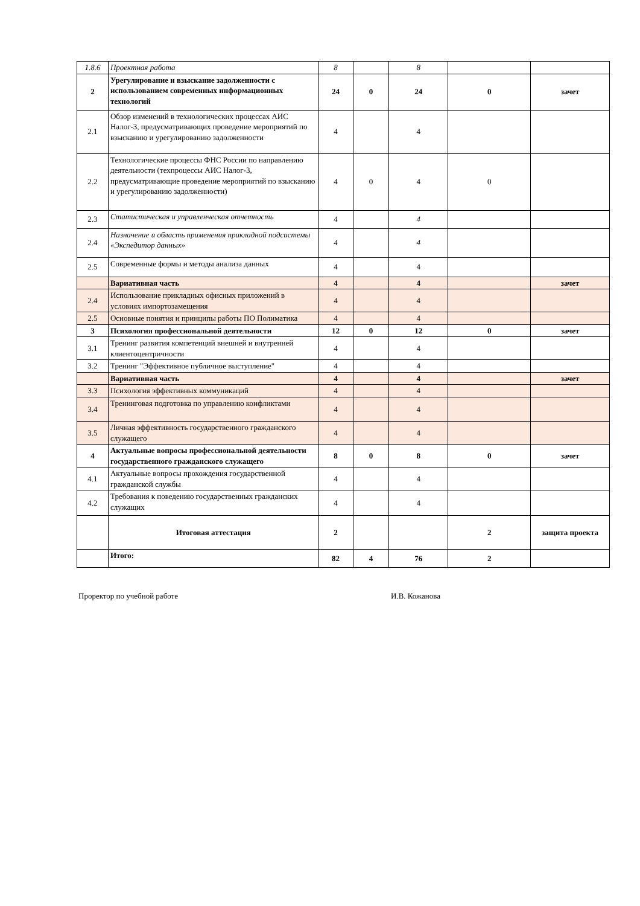| 1.8.6 | Проектная работа | 8 | | 8 | | |
| 2 | Урегулирование и взыскание задолженности с использованием современных информационных технологий | 24 | 0 | 24 | 0 | зачет |
| 2.1 | Обзор изменений в технологических процессах АИС Налог-3, предусматривающих проведение мероприятий по взысканию и урегулированию задолженности | 4 | | 4 | | |
| 2.2 | Технологические процессы ФНС России по направлению деятельности (техпроцессы АИС Налог-3, предусматривающие проведение мероприятий по взысканию и урегулированию задолженности) | 4 | 0 | 4 | 0 | |
| 2.3 | Статистическая и управленческая отчетность | 4 | | 4 | | |
| 2.4 | Назначение и область применения прикладной подсистемы «Экспедитор данных» | 4 | | 4 | | |
| 2.5 | Современные формы и методы анализа данных | 4 | | 4 | | |
| | Вариативная часть | 4 | | 4 | | зачет |
| 2.4 | Использование прикладных офисных приложений в условиях импортозамещения | 4 | | 4 | | |
| 2.5 | Основные понятия и принципы работы ПО Полиматика | 4 | | 4 | | |
| 3 | Психология профессиональной деятельности | 12 | 0 | 12 | 0 | зачет |
| 3.1 | Тренинг развития компетенций внешней и внутренней клиентоцентричности | 4 | | 4 | | |
| 3.2 | Тренинг "Эффективное публичное выступление" | 4 | | 4 | | |
| | Вариативная часть | 4 | | 4 | | зачет |
| 3.3 | Психология эффективных коммуникаций | 4 | | 4 | | |
| 3.4 | Тренинговая подготовка по управлению конфликтами | 4 | | 4 | | |
| 3.5 | Личная эффективность государственного гражданского служащего | 4 | | 4 | | |
| 4 | Актуальные вопросы профессиональной деятельности государственного гражданского служащего | 8 | 0 | 8 | 0 | зачет |
| 4.1 | Актуальные вопросы прохождения государственной гражданской службы | 4 | | 4 | | |
| 4.2 | Требования к поведению государственных гражданских служащих | 4 | | 4 | | |
| | Итоговая аттестация | 2 | | | 2 | защита проекта |
| | Итого: | 82 | 4 | 76 | 2 | |
Проректор по учебной работе И.В. Кожанова